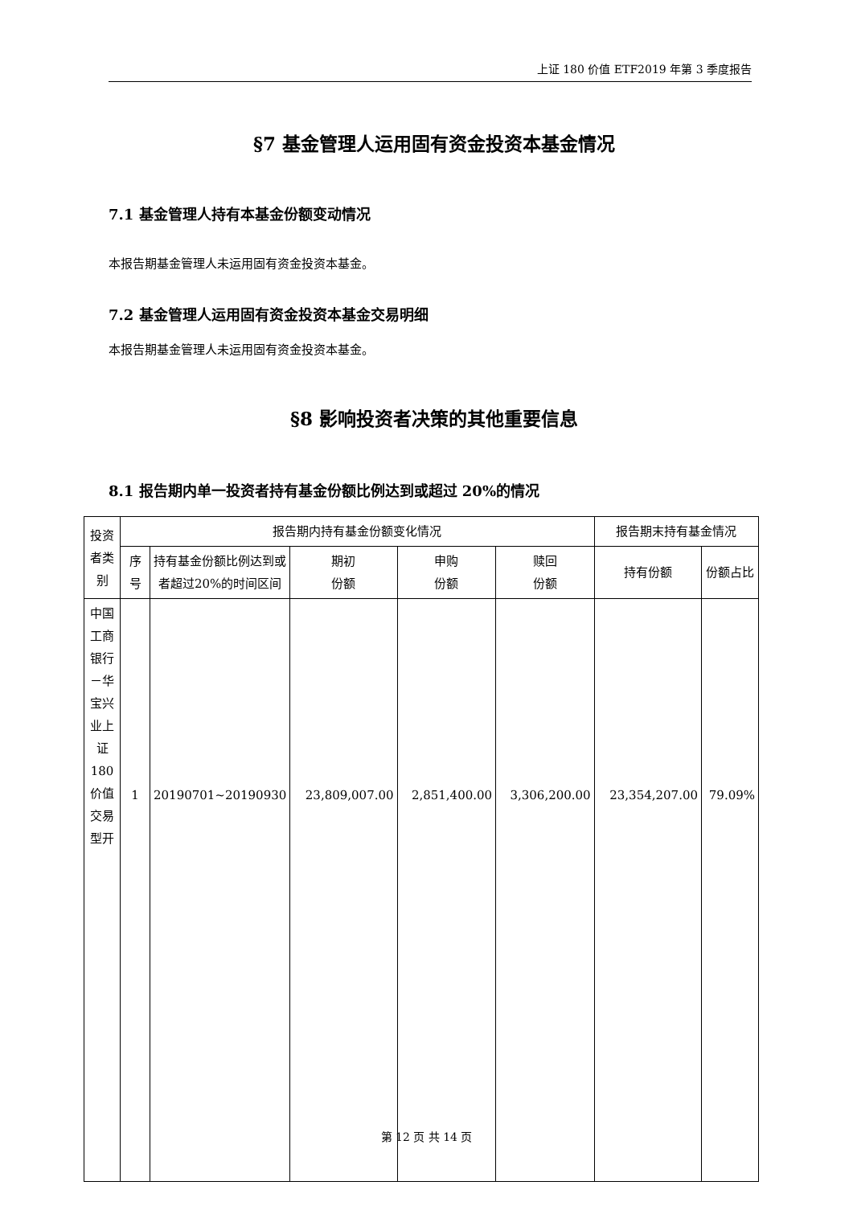上证 180 价值 ETF2019 年第 3 季度报告
§7 基金管理人运用固有资金投资本基金情况
7.1 基金管理人持有本基金份额变动情况
本报告期基金管理人未运用固有资金投资本基金。
7.2 基金管理人运用固有资金投资本基金交易明细
本报告期基金管理人未运用固有资金投资本基金。
§8 影响投资者决策的其他重要信息
8.1 报告期内单一投资者持有基金份额比例达到或超过 20%的情况
| 投资者类别 | 报告期内持有基金份额变化情况 | | | | | 报告期末持有基金情况 | |
| --- | --- | --- | --- | --- | --- | --- | --- |
| | 序号 | 持有基金份额比例达到或者超过20%的时间区间 | 期初 份额 | 申购 份额 | 赎回 份额 | 持有份额 | 份额占比 |
| 中国工商银行－华宝兴业上证180价值交易型开 | 1 | 20190701~20190930 | 23,809,007.00 | 2,851,400.00 | 3,306,200.00 | 23,354,207.00 | 79.09% |
第 12 页 共 14 页